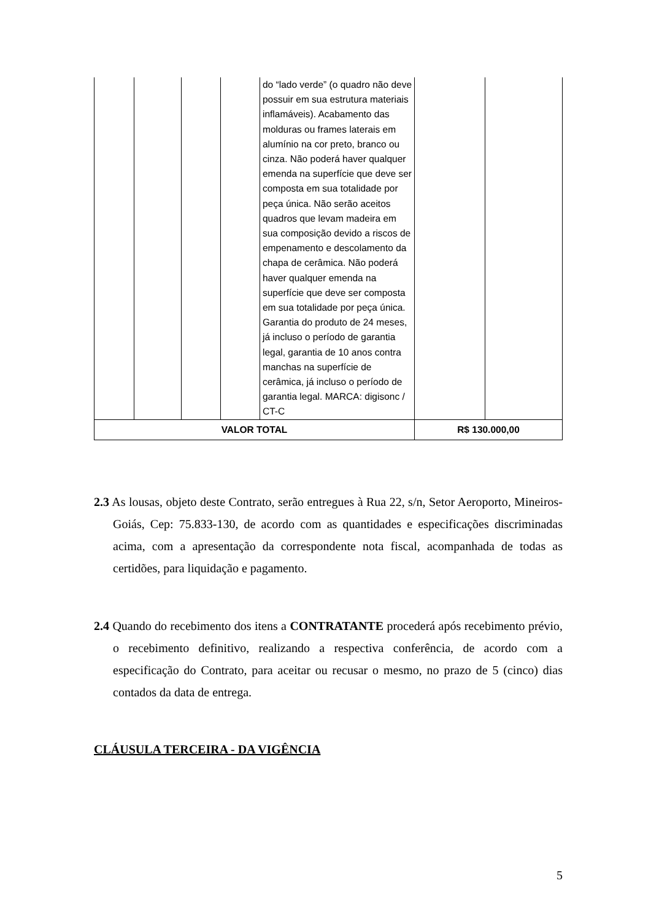| | | | | do “lado verde” (o quadro não deve possuir em sua estrutura materiais inflamáveis). Acabamento das molduras ou frames laterais em alumínio na cor preto, branco ou cinza. Não poderá haver qualquer emenda na superfície que deve ser composta em sua totalidade por peça única. Não serão aceitos quadros que levam madeira em sua composição devido a riscos de empenamento e descolamento da chapa de cerâmica. Não poderá haver qualquer emenda na superfície que deve ser composta em sua totalidade por peça única. Garantia do produto de 24 meses, já incluso o período de garantia legal, garantia de 10 anos contra manchas na superfície de cerâmica, já incluso o período de garantia legal. MARCA: digisonc / CT-C | | |
| VALOR TOTAL | | | | | R$ 130.000,00 | |
2.3 As lousas, objeto deste Contrato, serão entregues à Rua 22, s/n, Setor Aeroporto, Mineiros-Goiás, Cep: 75.833-130, de acordo com as quantidades e especificações discriminadas acima, com a apresentação da correspondente nota fiscal, acompanhada de todas as certidões, para liquidação e pagamento.
2.4 Quando do recebimento dos itens a CONTRATANTE procederá após recebimento prévio, o recebimento definitivo, realizando a respectiva conferência, de acordo com a especificação do Contrato, para aceitar ou recusar o mesmo, no prazo de 5 (cinco) dias contados da data de entrega.
CLÁUSULA TERCEIRA - DA VIGÊNCIA
5